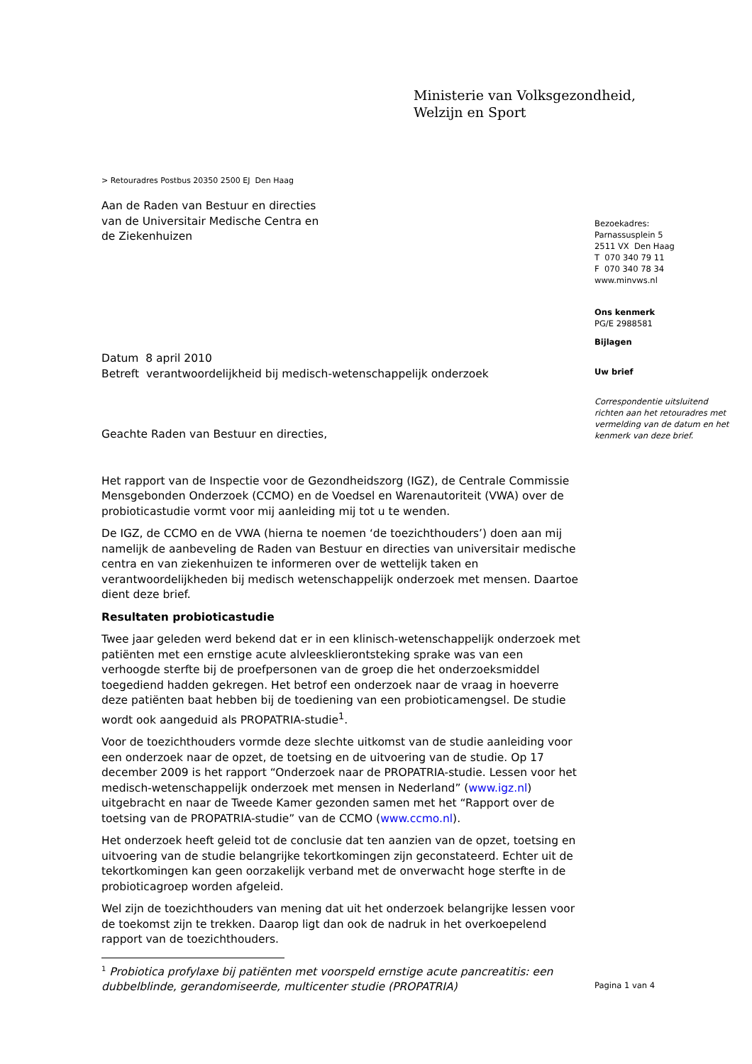Ministerie van Volksgezondheid,
Welzijn en Sport
> Retouradres Postbus 20350 2500 EJ Den Haag
Aan de Raden van Bestuur en directies
van de Universitair Medische Centra en
de Ziekenhuizen
Bezoekadres:
Parnassusplein 5
2511 VX Den Haag
T 070 340 79 11
F 070 340 78 34
www.minvws.nl
Ons kenmerk
PG/E 2988581
Bijlagen
Uw brief
Correspondentie uitsluitend richten aan het retouradres met vermelding van de datum en het kenmerk van deze brief.
Datum 8 april 2010
Betreft verantwoordelijkheid bij medisch-wetenschappelijk onderzoek
Geachte Raden van Bestuur en directies,
Het rapport van de Inspectie voor de Gezondheidszorg (IGZ), de Centrale Commissie Mensgebonden Onderzoek (CCMO) en de Voedsel en Warenautoriteit (VWA) over de probioticastudie vormt voor mij aanleiding mij tot u te wenden.
De IGZ, de CCMO en de VWA (hierna te noemen ‘de toezichthouders’) doen aan mij namelijk de aanbeveling de Raden van Bestuur en directies van universitair medische centra en van ziekenhuizen te informeren over de wettelijk taken en verantwoordelijkheden bij medisch wetenschappelijk onderzoek met mensen. Daartoe dient deze brief.
Resultaten probioticastudie
Twee jaar geleden werd bekend dat er in een klinisch-wetenschappelijk onderzoek met patiënten met een ernstige acute alvleesklierontsteking sprake was van een verhoogde sterfte bij de proefpersonen van de groep die het onderzoeksmiddel toegediend hadden gekregen. Het betrof een onderzoek naar de vraag in hoeverre deze patiënten baat hebben bij de toediening van een probioticamengsel. De studie wordt ook aangeduid als PROPATRIA-studie<sup>1</sup>.
Voor de toezichthouders vormde deze slechte uitkomst van de studie aanleiding voor een onderzoek naar de opzet, de toetsing en de uitvoering van de studie. Op 17 december 2009 is het rapport “Onderzoek naar de PROPATRIA-studie. Lessen voor het medisch-wetenschappelijk onderzoek met mensen in Nederland” (www.igz.nl) uitgebracht en naar de Tweede Kamer gezonden samen met het “Rapport over de toetsing van de PROPATRIA-studie” van de CCMO (www.ccmo.nl).
Het onderzoek heeft geleid tot de conclusie dat ten aanzien van de opzet, toetsing en uitvoering van de studie belangrijke tekortkomingen zijn geconstateerd. Echter uit de tekortkomingen kan geen oorzakelijk verband met de onverwacht hoge sterfte in de probioticagroep worden afgeleid.
Wel zijn de toezichthouders van mening dat uit het onderzoek belangrijke lessen voor de toekomst zijn te trekken. Daarop ligt dan ook de nadruk in het overkoepelend rapport van de toezichthouders.
<sup>1</sup> Probiotica profylaxe bij patiënten met voorspeld ernstige acute pancreatitis: een dubbelblinde, gerandomiseerde, multicenter studie (PROPATRIA)
Pagina 1 van 4